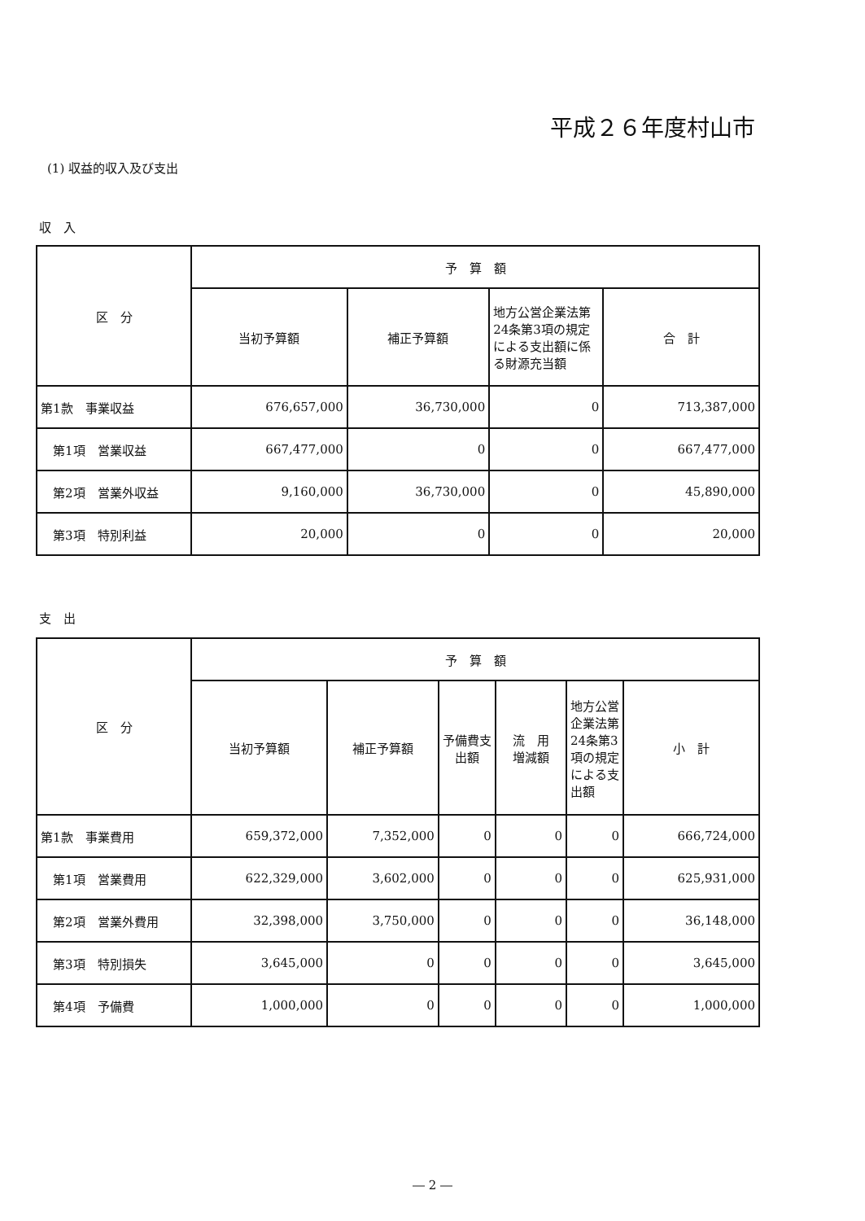平成２６年度村山市
(1) 収益的収入及び支出
収　入
| 区 分 | 予 算 額 | | | |
| --- | --- | --- | --- | --- |
| | 当初予算額 | 補正予算額 | 地方公営企業法第24条第3項の規定による支出額に係る財源充当額 | 合 計 |
| 第1款 事業収益 | 676,657,000 | 36,730,000 | 0 | 713,387,000 |
| 第1項 営業収益 | 667,477,000 | 0 | 0 | 667,477,000 |
| 第2項 営業外収益 | 9,160,000 | 36,730,000 | 0 | 45,890,000 |
| 第3項 特別利益 | 20,000 | 0 | 0 | 20,000 |
支　出
| 区 分 | 予 算 額 | | | | | |
| --- | --- | --- | --- | --- | --- | --- |
| | 当初予算額 | 補正予算額 | 予備費支出額 | 流 用 増減額 | 地方公営企業法第24条第3項の規定による支出額 | 小 計 |
| 第1款 事業費用 | 659,372,000 | 7,352,000 | 0 | 0 | 0 | 666,724,000 |
| 第1項 営業費用 | 622,329,000 | 3,602,000 | 0 | 0 | 0 | 625,931,000 |
| 第2項 営業外費用 | 32,398,000 | 3,750,000 | 0 | 0 | 0 | 36,148,000 |
| 第3項 特別損失 | 3,645,000 | 0 | 0 | 0 | 0 | 3,645,000 |
| 第4項 予備費 | 1,000,000 | 0 | 0 | 0 | 0 | 1,000,000 |
― 2 ―